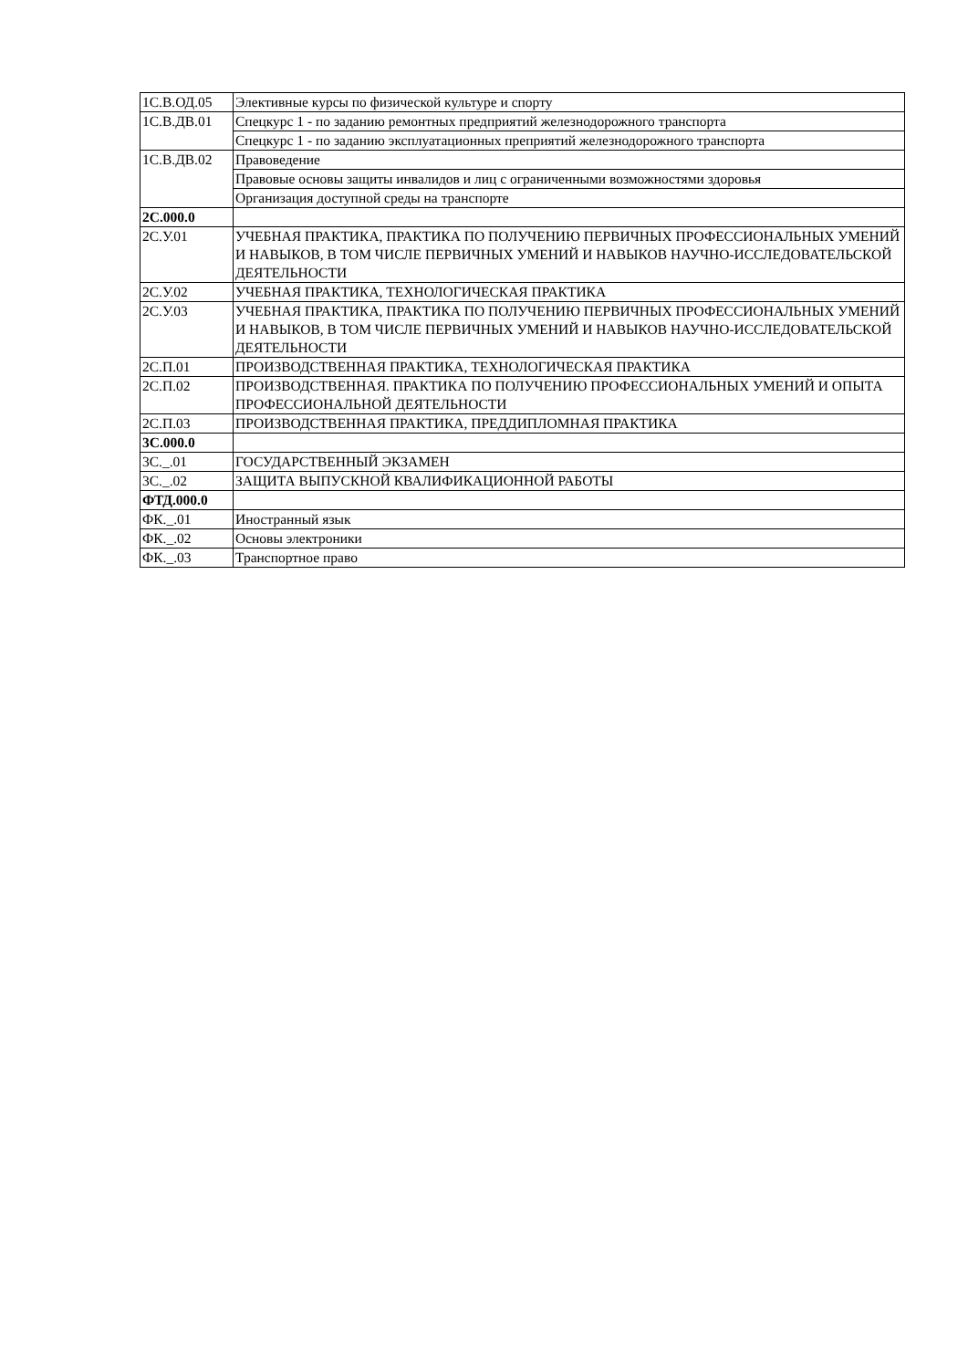| 1С.В.ОД.05 | Элективные курсы по физической культуре и спорту |
| 1С.В.ДВ.01 | Спецкурс 1 - по заданию ремонтных предприятий железнодорожного транспорта |
| | Спецкурс 1 - по заданию эксплуатационных преприятий железнодорожного транспорта |
| 1С.В.ДВ.02 | Правоведение |
| | Правовые основы защиты инвалидов и лиц с ограниченными возможностями здоровья |
| | Организация доступной среды на транспорте |
| 2С.000.0 | |
| 2С.У.01 | УЧЕБНАЯ ПРАКТИКА, ПРАКТИКА ПО ПОЛУЧЕНИЮ ПЕРВИЧНЫХ ПРОФЕССИОНАЛЬНЫХ УМЕНИЙ И НАВЫКОВ, В ТОМ ЧИСЛЕ ПЕРВИЧНЫХ УМЕНИЙ И НАВЫКОВ НАУЧНО-ИССЛЕДОВАТЕЛЬСКОЙ ДЕЯТЕЛЬНОСТИ |
| 2С.У.02 | УЧЕБНАЯ ПРАКТИКА, ТЕХНОЛОГИЧЕСКАЯ ПРАКТИКА |
| 2С.У.03 | УЧЕБНАЯ ПРАКТИКА, ПРАКТИКА ПО ПОЛУЧЕНИЮ ПЕРВИЧНЫХ ПРОФЕССИОНАЛЬНЫХ УМЕНИЙ И НАВЫКОВ, В ТОМ ЧИСЛЕ ПЕРВИЧНЫХ УМЕНИЙ И НАВЫКОВ НАУЧНО-ИССЛЕДОВАТЕЛЬСКОЙ ДЕЯТЕЛЬНОСТИ |
| 2С.П.01 | ПРОИЗВОДСТВЕННАЯ ПРАКТИКА, ТЕХНОЛОГИЧЕСКАЯ ПРАКТИКА |
| 2С.П.02 | ПРОИЗВОДСТВЕННАЯ. ПРАКТИКА ПО ПОЛУЧЕНИЮ ПРОФЕССИОНАЛЬНЫХ УМЕНИЙ И ОПЫТА ПРОФЕССИОНАЛЬНОЙ ДЕЯТЕЛЬНОСТИ |
| 2С.П.03 | ПРОИЗВОДСТВЕННАЯ ПРАКТИКА, ПРЕДДИПЛОМНАЯ ПРАКТИКА |
| 3С.000.0 | |
| 3С._.01 | ГОСУДАРСТВЕННЫЙ ЭКЗАМЕН |
| 3С._.02 | ЗАЩИТА ВЫПУСКНОЙ КВАЛИФИКАЦИОННОЙ РАБОТЫ |
| ФТД.000.0 | |
| ФК._.01 | Иностранный язык |
| ФК._.02 | Основы электроники |
| ФК._.03 | Транспортное право |